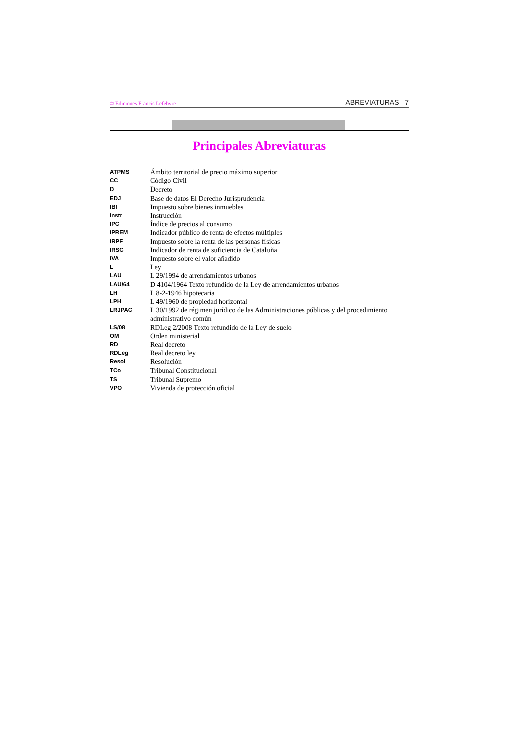© Ediciones Francis Lefebvre ABREVIATURAS 7
Principales Abreviaturas
| ATPMS | Ámbito territorial de precio máximo superior |
| CC | Código Civil |
| D | Decreto |
| EDJ | Base de datos El Derecho Jurisprudencia |
| IBI | Impuesto sobre bienes inmuebles |
| Instr | Instrucción |
| IPC | Índice de precios al consumo |
| IPREM | Indicador público de renta de efectos múltiples |
| IRPF | Impuesto sobre la renta de las personas físicas |
| IRSC | Indicador de renta de suficiencia de Cataluña |
| IVA | Impuesto sobre el valor añadido |
| L | Ley |
| LAU | L 29/1994 de arrendamientos urbanos |
| LAU/64 | D 4104/1964 Texto refundido de la Ley de arrendamientos urbanos |
| LH | L 8-2-1946 hipotecaria |
| LPH | L 49/1960 de propiedad horizontal |
| LRJPAC | L 30/1992 de régimen jurídico de las Administraciones públicas y del procedimiento administrativo común |
| LS/08 | RDLeg 2/2008 Texto refundido de la Ley de suelo |
| OM | Orden ministerial |
| RD | Real decreto |
| RDLeg | Real decreto ley |
| Resol | Resolución |
| TCo | Tribunal Constitucional |
| TS | Tribunal Supremo |
| VPO | Vivienda de protección oficial |